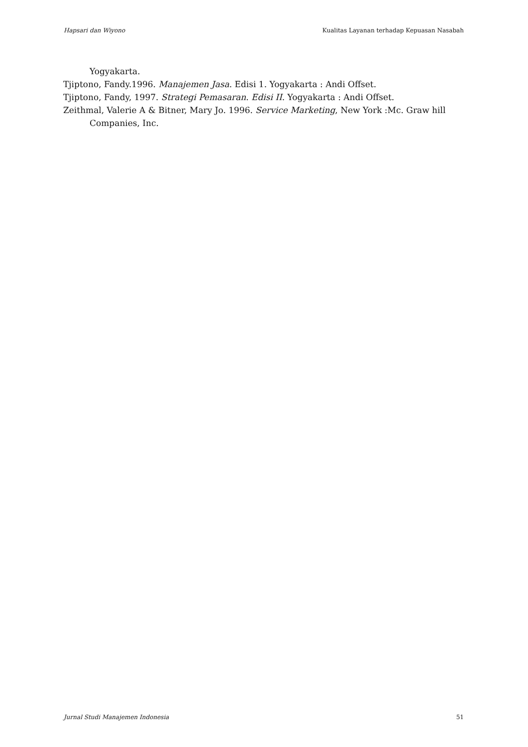Hapsari dan Wiyono Kualitas Layanan terhadap Kepuasan Nasabah
Yogyakarta.
Tjiptono, Fandy.1996. Manajemen Jasa. Edisi 1. Yogyakarta : Andi Offset.
Tjiptono, Fandy, 1997. Strategi Pemasaran. Edisi II. Yogyakarta : Andi Offset.
Zeithmal, Valerie A & Bitner, Mary Jo. 1996. Service Marketing, New York :Mc. Graw hill Companies, Inc.
Jurnal Studi Manajemen Indonesia 51